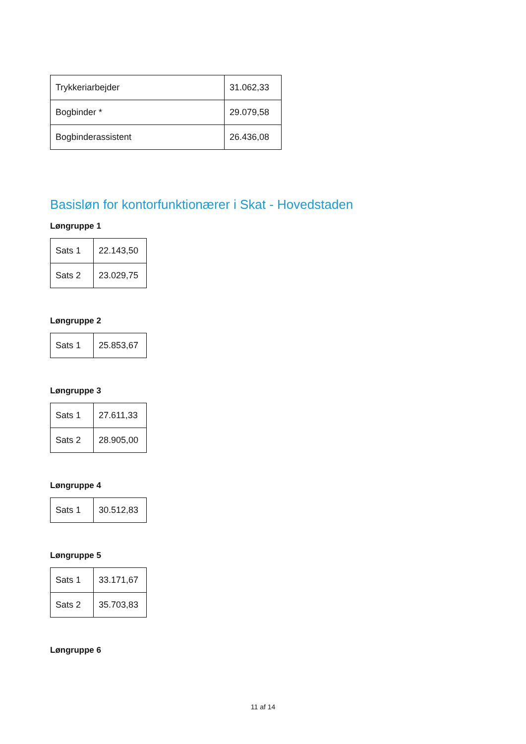| Trykkeriarbejder | 31.062,33 |
| Bogbinder * | 29.079,58 |
| Bogbinderassistent | 26.436,08 |
Basisløn for kontorfunktionærer i Skat - Hovedstaden
Løngruppe 1
| Sats 1 | 22.143,50 |
| Sats 2 | 23.029,75 |
Løngruppe 2
| Sats 1 | 25.853,67 |
Løngruppe 3
| Sats 1 | 27.611,33 |
| Sats 2 | 28.905,00 |
Løngruppe 4
| Sats 1 | 30.512,83 |
Løngruppe 5
| Sats 1 | 33.171,67 |
| Sats 2 | 35.703,83 |
Løngruppe 6
11 af 14